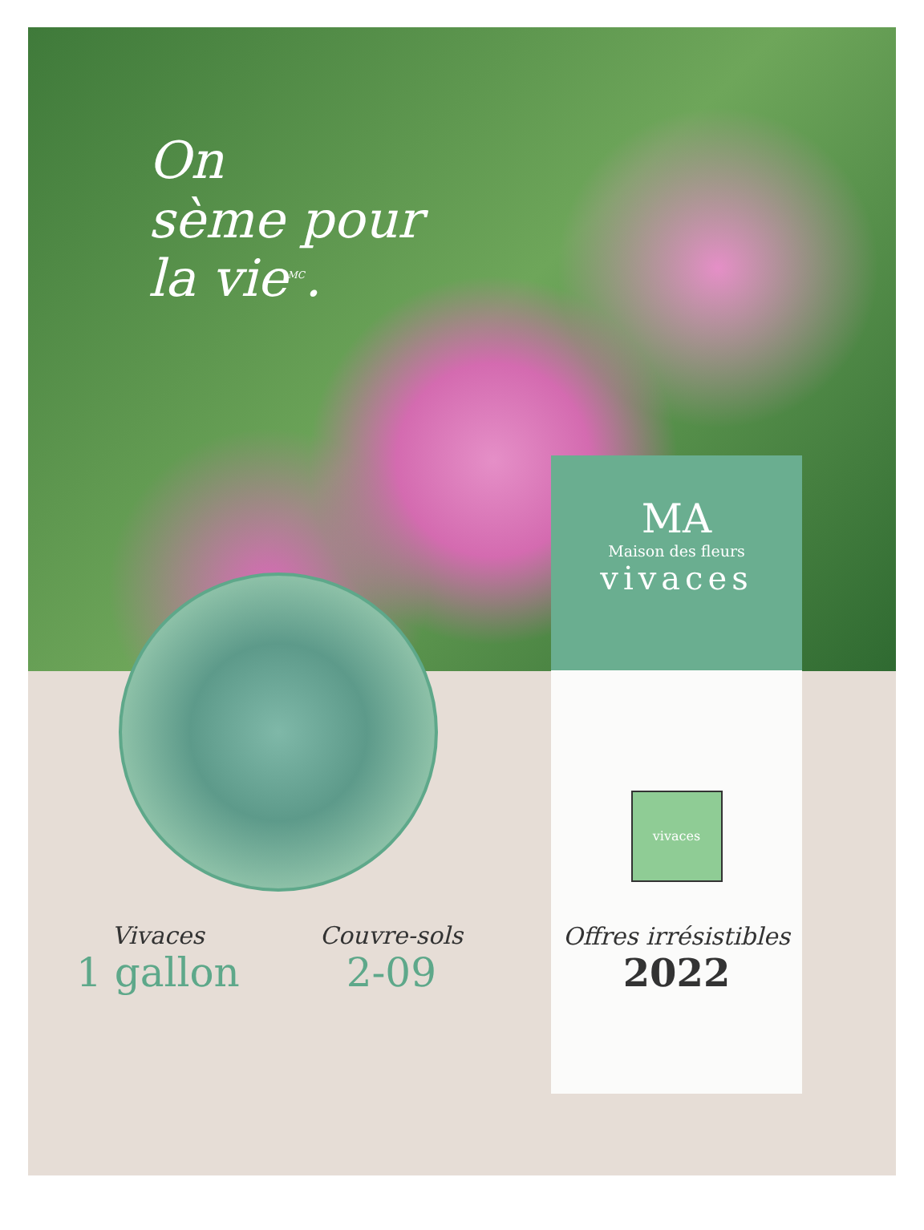On
sème pour
la vie<sup>MC</sup>.
MA
Maison des fleurs
vivaces
vivaces
Offres irrésistibles
2022
Vivaces
1 gallon
Couvre-sols
2-09